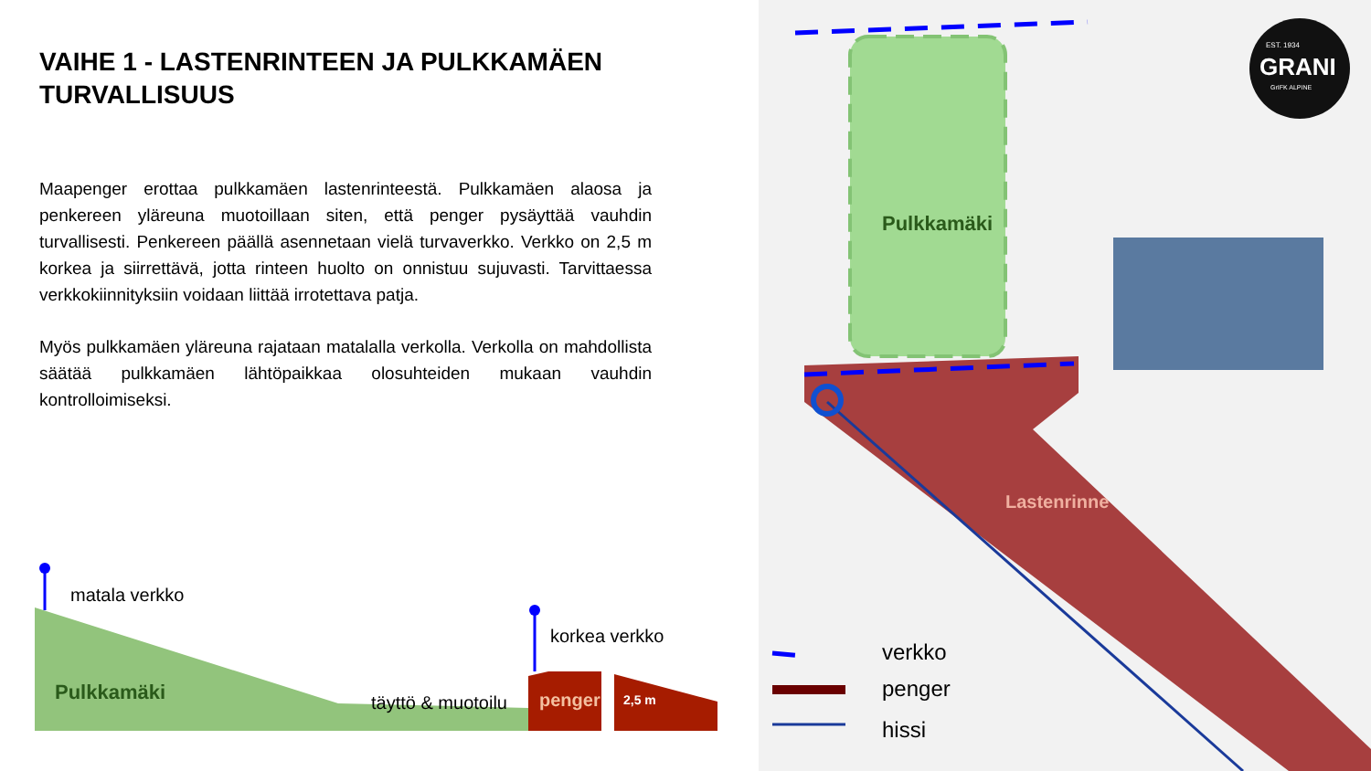VAIHE 1 - LASTENRINTEEN JA PULKKAMÄEN TURVALLISUUS
Maapenger erottaa pulkkamäen lastenrinteestä. Pulkkamäen alaosa ja penkereen yläreuna muotoillaan siten, että penger pysäyttää vauhdin turvallisesti. Penkereen päällä asennetaan vielä turvaverkko. Verkko on 2,5 m korkea ja siirrettävä, jotta rinteen huolto on onnistuu sujuvasti. Tarvittaessa verkkokiinnityksiin voidaan liittää irrotettava patja.
Myös pulkkamäen yläreuna rajataan matalalla verkolla. Verkolla on mahdollista säätää pulkkamäen lähtöpaikkaa olosuhteiden mukaan vauhdin kontrolloimiseksi.
matala verkko
korkea verkko
Pulkkamäki täyttö & muotoilu penger 2,5 m
Pulkkamäki
Lastenrinne
EST. 1934
GRANI
GrIFK ALPINE
verkko
penger
hissi